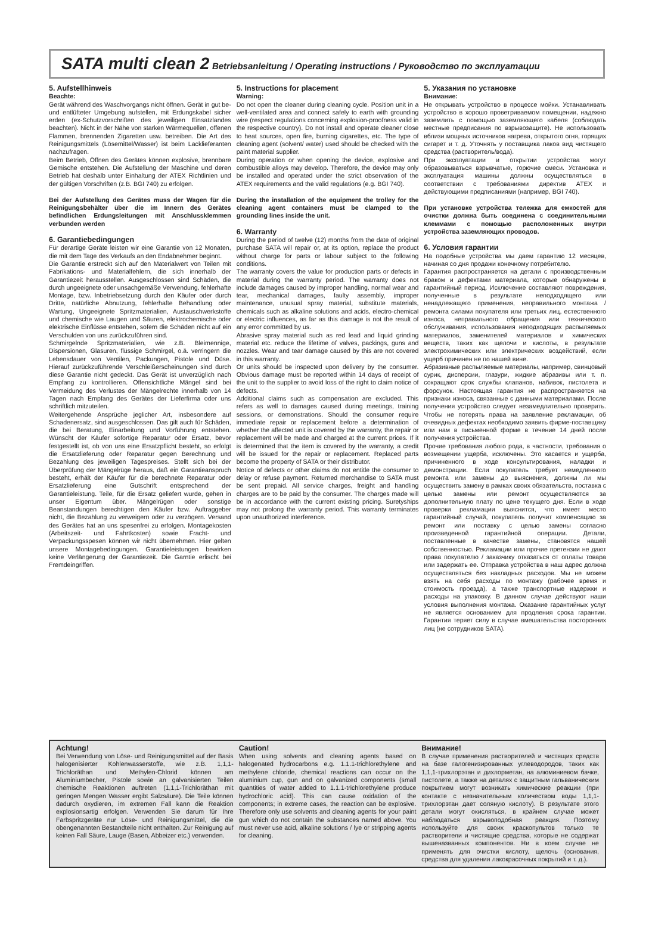SATA multi clean 2 Betriebsanleitung / Operating instructions / Руководство по эксплуатации
5. Aufstellhinweis
Beachte:
Gerät während des Waschvorgangs nicht öffnen. Gerät in gut be- und entlüfteter Umgebung aufstellen, mit Erdungskabel sicher erden (ex-Schutzvorschriften des jeweiligen Einsatzlandes beachten). Nicht in der Nähe von starken Wärmequellen, offenen Flammen, brennenden Zigaretten usw. betreiben. Die Art des Reinigungsmittels (Lösemittel/Wasser) ist beim Lacklieferanten nachzufragen.
Beim Betrieb, Öffnen des Gerätes können explosive, brennbare Gemische entstehen. Die Aufstellung der Maschine und deren Betrieb hat deshalb unter Einhaltung der ATEX Richtlinien und der gültigen Vorschriften (z.B. BGI 740) zu erfolgen.
Bei der Aufstellung des Gerätes muss der Wagen für die Reinigungsbehälter über die im Innern des Gerätes befindlichen Erdungsleitungen mit Anschlussklemmen verbunden werden
6. Garantiebedingungen
Für derartige Geräte leisten wir eine Garantie von 12 Monaten, die mit dem Tage des Verkaufs an den Endabnehmer beginnt.
Die Garantie erstreckt sich auf den Materialwert von Teilen mit Fabrikations- und Materialfehlern, die sich innerhalb der Garantiezeit herausstellen. Ausgeschlossen sind Schäden, die durch ungeeignete oder unsachgemäße Verwendung, fehlerhafte Montage, bzw. Inbetriebsetzung durch den Käufer oder durch Dritte, natürliche Abnutzung, fehlerhafte Behandlung oder Wartung, Ungeeignete Spritzmaterialien, Austauschwerkstoffe und chemische wie Laugen und Säuren, elektrochemische oder elektrische Einflüsse entstehen, sofern die Schäden nicht auf ein Verschulden von uns zurückzuführen sind.
Schmirgelnde Spritzmaterialien, wie z.B. Bleimennige, Dispersionen, Glasuren, flüssige Schmirgel, o.ä. verringern die Lebensdauer von Ventilen, Packungen, Pistole und Düse. Hierauf zurückzuführende Verschleißerscheinungen sind durch diese Garantie nicht gedeckt. Das Gerät ist unverzüglich nach Empfang zu kontrollieren. Offensichtliche Mängel sind bei Vermeidung des Verlustes der Mängelrechte innerhalb von 14 Tagen nach Empfang des Gerätes der Lieferfirma oder uns schriftlich mitzuteilen.
Weitergehende Ansprüche jeglicher Art, insbesondere auf Schadenersatz, sind ausgeschlossen. Das gilt auch für Schäden, die bei Beratung, Einarbeitung und Vorführung entstehen. Wünscht der Käufer sofortige Reparatur oder Ersatz, bevor festgestellt ist, ob von uns eine Ersatzpflicht besteht, so erfolgt die Ersatzlieferung oder Reparatur gegen Berechnung und Bezahlung des jeweiligen Tagespreises. Stellt sich bei der Überprüfung der Mängelrüge heraus, daß ein Garantieanspruch besteht, erhält der Käufer für die berechnete Reparatur oder Ersatzlieferung eine Gutschrift entsprechend der Garantieleistung. Teile, für die Ersatz geliefert wurde, gehen in unser Eigentum über. Mängelrügen oder sonstige Beanstandungen berechtigen den Käufer bzw. Auftraggeber nicht, die Bezahlung zu verweigern oder zu verzögern. Versand des Gerätes hat an uns spesenfrei zu erfolgen. Montagekosten (Arbeitszeit- und Fahrtkosten) sowie Fracht- und Verpackungsspesen können wir nicht übernehmen. Hier gelten unsere Montagebedingungen. Garantieleistungen bewirken keine Verlängerung der Garantiezeit. Die Garntie erlischt bei Fremdeingriffen.
5. Instructions for placement
Warning:
Do not open the cleaner during cleaning cycle. Position unit in a well-ventilated area and connect safely to earth with grounding wire (respect regulations concerning explosion-proofness valid in the respective country). Do not install and operate cleaner close to heat sources, open fire, burning cigarettes, etc. The type of cleaning agent (solvent/ water) used should be checked with the paint material supplier.
During operation or when opening the device, explosive and combustible alloys may develop. Therefore, the device may only be installed and operated under the strict observation of the ATEX requirements and the valid regulations (e.g. BGI 740).
During the installation of the equipment the trolley for the cleaning agent containers must be clamped to the grounding lines inside the unit.
6. Warranty
During the period of twelve (12) months from the date of original purchase SATA will repair or, at its option, replace the product without charge for parts or labour subject to the following conditions.
The warranty covers the value for production parts or defects in material during the warranty period. The warranty does not include damages caused by improper handling, normal wear and tear, mechanical damages, faulty assembly, improper maintenance, unusual spray material, substitute materials, chemicals such as alkaline solutions and acids, electro-chemical or electric influences, as far as this damage is not the result of any error committed by us.
Abrasive spray material such as red lead and liquid grinding material etc. reduce the lifetime of valves, packings, guns and nozzles. Wear and tear damage caused by this are not covered in this warranty.
Or units should be inspected upon delivery by the consumer. Obvious damage must be reported within 14 days of receipt of the unit to the supplier to avoid loss of the right to claim notice of defects.
Additional claims such as compensation are excluded. This refers as well to damages caused during meetings, training sessions, or demonstrations. Should the consumer require immediate repair or replacement before a determination of whether the affected unit is covered by the warranty, the repair or replacement will be made and charged at the current prices. If it is determined that the item is covered by the warranty, a credit will be issued for the repair or replacement. Replaced parts become the property of SATA or their distributor.
Notice of defects or other claims do not entitle the consumer to delay or refuse payment. Returned merchandise to SATA must be sent prepaid. All service charges, freight and handling charges are to be paid by the consumer. The charges made will be in accordance with the current existing pricing. Suretyships may not prolong the warranty period. This warranty terminates upon unauthorized interference.
5. Указания по установке
Внимание:
Не открывать устройство в процессе мойки. Устанавливать устройство в хорошо проветриваемом помещении, надежно заземлить с помощью заземляющего кабеля (соблюдать местные предписания по взрывозащите). Не использовать вблизи мощных источников нагрева, открытого огня, горящих сигарет и т. д. Уточнять у поставщика лаков вид чистящего средства (растворитель/вода).
При эксплуатации и открытии устройства могут образовываться взрывчатые, горючие смеси. Установка и эксплуатация машины должны осуществляться в соответствии с требованиями директив ATEX и действующими предписаниями (например, BGI 740).
При установке устройства тележка для емкостей для очистки должна быть соединена с соединительными клеммами с помощью расположенных внутри устройства заземляющих проводов.
6. Условия гарантии
На подобные устройства мы даем гарантию 12 месяцев, начиная со дня продажи конечному потребителю.
Гарантия распространяется на детали с производственным браком и дефектами материала, которые обнаружены в гарантийный период. Исключение составляют повреждения, полученные в результате неподходящего или ненадлежащего применения, неправильного монтажа / ремонта силами покупателя или третьих лиц, естественного износа, неправильного обращения или технического обслуживания, использования неподходящих распыляемых материалов, заменителей материалов и химических веществ, таких как щелочи и кислоты, в результате электрохимических или электрических воздействий, если ущерб причинен не по нашей вине.
Абразивные распыляемые материалы, например, свинцовый сурик, дисперсии, глазури, жидкие абразивы или т. п. сокращают срок службы клапанов, набивок, пистолета и форсунок. Настоящая гарантия не распространяется на признаки износа, связанные с данными материалами. После получения устройство следует незамедлительно проверить. Чтобы не потерять права на заявление рекламации, об очевидных дефектах необходимо заявить фирме-поставщику или нам в письменной форме в течение 14 дней после получения устройства.
Прочие требования любого рода, в частности, требования о возмещении ущерба, исключены. Это касается и ущерба, причиненного в ходе консультирования, наладки и демонстрации. Если покупатель требует немедленного ремонта или замены до выяснения, должны ли мы осуществить замену в рамках своих обязательств, поставка с целью замены или ремонт осуществляются за дополнительную плату по цене текущего дня. Если в ходе проверки рекламации выяснится, что имеет место гарантийный случай, покупатель получит компенсацию за ремонт или поставку с целью замены согласно произведенной гарантийной операции. Детали, поставленные в качестве замены, становятся нашей собственностью. Рекламации или прочие претензии не дают права покупателю / заказчику отказаться от оплаты товара или задержать ее. Отправка устройства в наш адрес должна осуществляться без накладных расходов. Мы не можем взять на себя расходы по монтажу (рабочее время и стоимость проезда), а также транспортные издержки и расходы на упаковку. В данном случае действуют наши условия выполнения монтажа. Оказание гарантийных услуг не является основанием для продления срока гарантии. Гарантия теряет силу в случае вмешательства посторонних лиц (не сотрудников SATA).
Achtung!
Bei Verwendung von Löse- und Reinigungsmittel auf der Basis halogenisierter Kohlenwasserstoffe, wie z.B. 1,1,1-Trichloräthan und Methylen-Chlorid können am Aluminiumbecher, Pistole sowie an galvanisierten Teilen chemische Reaktionen auftreten (1,1,1-Trichloräthan mit geringen Mengen Wasser ergibt Salzsäure). Die Teile können dadurch oxydieren, im extremen Fall kann die Reaktion explosionsartig erfolgen. Verwenden Sie darum für Ihre Farbspritzgeräte nur Löse- und Reinigungsmittel, die die obengenannten Bestandteile nicht enthalten. Zur Reinigung auf keinen Fall Säure, Lauge (Basen, Abbeizer etc.) verwenden.
Caution!
When using solvents and cleaning agents based on halogenated hydrocarbons e.g. 1.1.1-trichlorethylene and methylene chloride, chemical reactions can occur on the aluminium cup, gun and on galvanized components (small quantities of water added to 1.1.1-trichlorethylene produce hydrochloric acid). This can cause oxidation of the components; in extreme cases, the reaction can be explosive. Therefore only use solvents and cleaning agents for your paint gun which do not contain the substances named above. You must never use acid, alkaline solutions / lye or stripping agents for cleaning.
Внимание!
В случае применения растворителей и чистящих средств на базе галогенизированных углеводородов, таких как 1,1,1-трихлорэтан и дихлорметан, на алюминиевом бачке, пистолете, а также на деталях с защитным гальваническим покрытием могут возникать химические реакции (при контакте с незначительным количеством воды 1,1,1-трихлорэтан дает соляную кислоту). В результате этого детали могут окисляться, в крайнем случае может наблюдаться взрывоподобная реакция. Поэтому используйте для своих краскопультов только те растворители и чистящие средства, которые не содержат вышеназванных компонентов. Ни в коем случае не применять для очистки кислоту, щелочь (основания, средства для удаления лакокрасочных покрытий и т. д.).